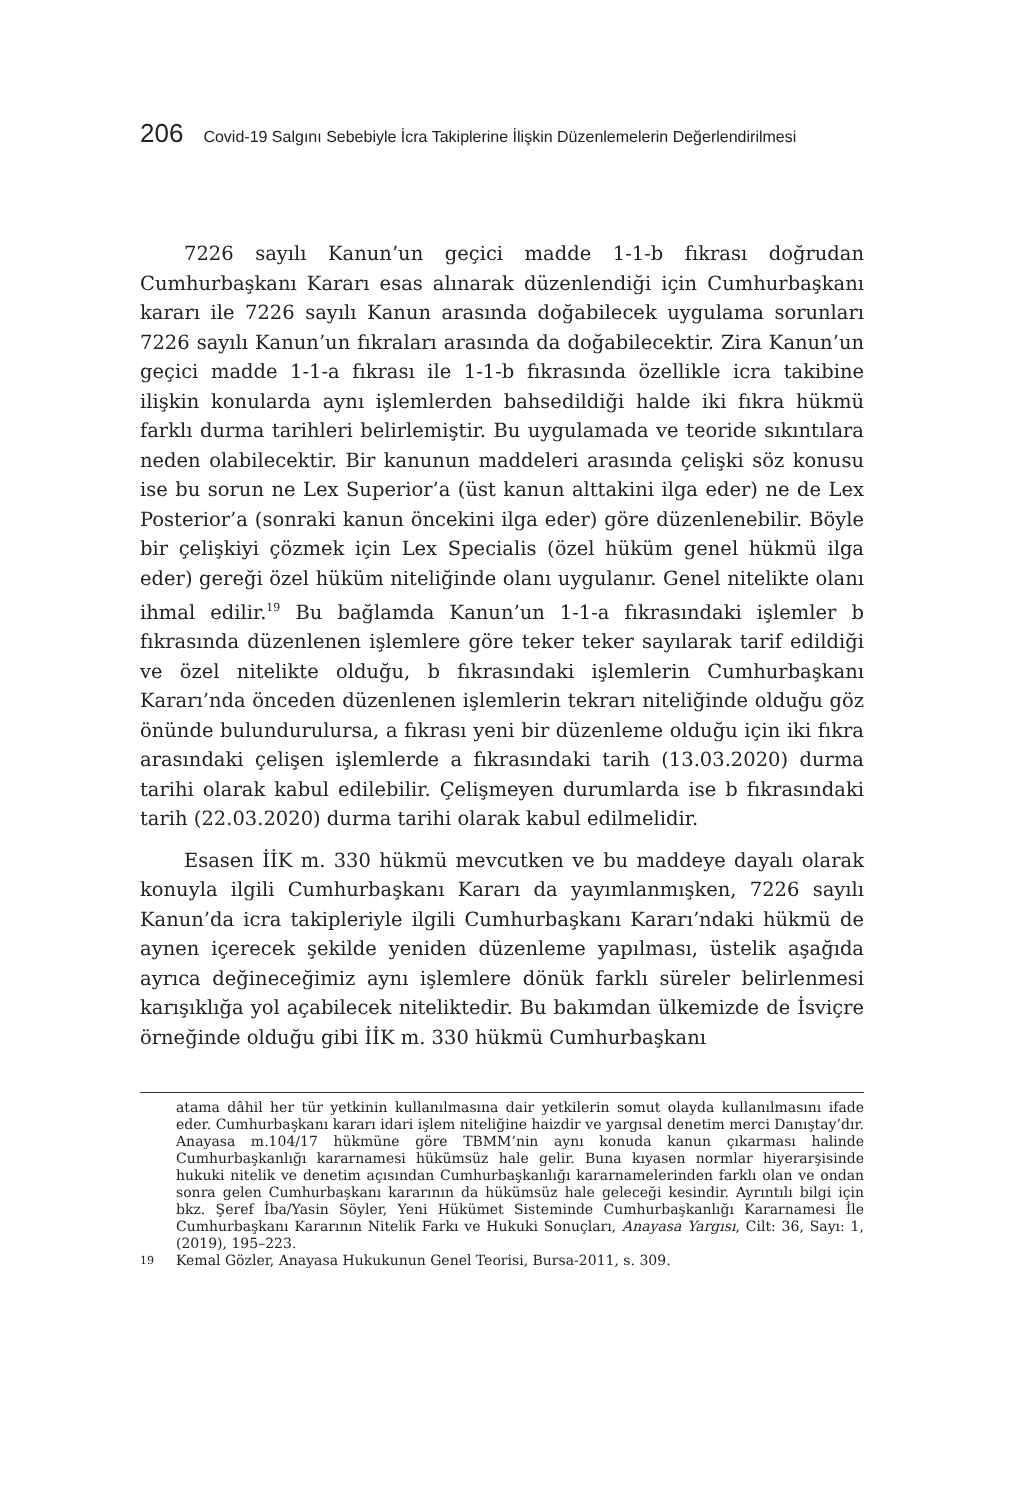206 Covid-19 Salgını Sebebiyle İcra Takiplerine İlişkin Düzenlemelerin Değerlendirilmesi
7226 sayılı Kanun’un geçici madde 1-1-b fıkrası doğrudan Cumhurbaşkanı Kararı esas alınarak düzenlendiği için Cumhurbaşkanı kararı ile 7226 sayılı Kanun arasında doğabilecek uygulama sorunları 7226 sayılı Kanun’un fıkraları arasında da doğabilecektir. Zira Kanun’un geçici madde 1-1-a fıkrası ile 1-1-b fıkrasında özellikle icra takibine ilişkin konularda aynı işlemlerden bahsedildiği halde iki fıkra hükmü farklı durma tarihleri belirlemiştir. Bu uygulamada ve teoride sıkıntılara neden olabilecektir. Bir kanunun maddeleri arasında çelişki söz konusu ise bu sorun ne Lex Superior’a (üst kanun alttakini ilga eder) ne de Lex Posterior’a (sonraki kanun öncekini ilga eder) göre düzenlenebilir. Böyle bir çelişkiyi çözmek için Lex Specialis (özel hüküm genel hükmü ilga eder) gereği özel hüküm niteliğinde olanı uygulanır. Genel nitelikte olanı ihmal edilir.<sup>19</sup> Bu bağlamda Kanun’un 1-1-a fıkrasındaki işlemler b fıkrasında düzenlenen işlemlere göre teker teker sayılarak tarif edildiği ve özel nitelikte olduğu, b fıkrasındaki işlemlerin Cumhurbaşkanı Kararı’nda önceden düzenlenen işlemlerin tekrarı niteliğinde olduğu göz önünde bulundurulursa, a fıkrası yeni bir düzenleme olduğu için iki fıkra arasındaki çelişen işlemlerde a fıkrasındaki tarih (13.03.2020) durma tarihi olarak kabul edilebilir. Çelişmeyen durumlarda ise b fıkrasındaki tarih (22.03.2020) durma tarihi olarak kabul edilmelidir.
Esasen İİK m. 330 hükmü mevcutken ve bu maddeye dayalı olarak konuyla ilgili Cumhurbaşkanı Kararı da yayımlanmışken, 7226 sayılı Kanun’da icra takipleriyle ilgili Cumhurbaşkanı Kararı’ndaki hükmü de aynen içerecek şekilde yeniden düzenleme yapılması, üstelik aşağıda ayrıca değineceğimiz aynı işlemlere dönük farklı süreler belirlenmesi karışıklığa yol açabilecek niteliktedir. Bu bakımdan ülkemizde de İsviçre örneğinde olduğu gibi İİK m. 330 hükmü Cumhurbaşkanı
atama dâhil her tür yetkinin kullanılmasına dair yetkilerin somut olayda kullanılmasını ifade eder. Cumhurbaşkanı kararı idari işlem niteliğine haizdir ve yargısal denetim merci Danıştay’dır. Anayasa m.104/17 hükmüne göre TBMM’nin aynı konuda kanun çıkarması halinde Cumhurbaşkanlığı kararnamesi hükümsüz hale gelir. Buna kıyasen normlar hiyerarşisinde hukuki nitelik ve denetim açısından Cumhurbaşkanlığı kararnamelerinden farklı olan ve ondan sonra gelen Cumhurbaşkanı kararının da hükümsüz hale geleceği kesindir. Ayrıntılı bilgi için bkz. Şeref İba/Yasin Söyler, Yeni Hükümet Sisteminde Cumhurbaşkanlığı Kararnamesi İle Cumhurbaşkanı Kararının Nitelik Farkı ve Hukuki Sonuçları, Anayasa Yargısı, Cilt: 36, Sayı: 1, (2019), 195–223.
19 Kemal Gözler, Anayasa Hukukunun Genel Teorisi, Bursa-2011, s. 309.